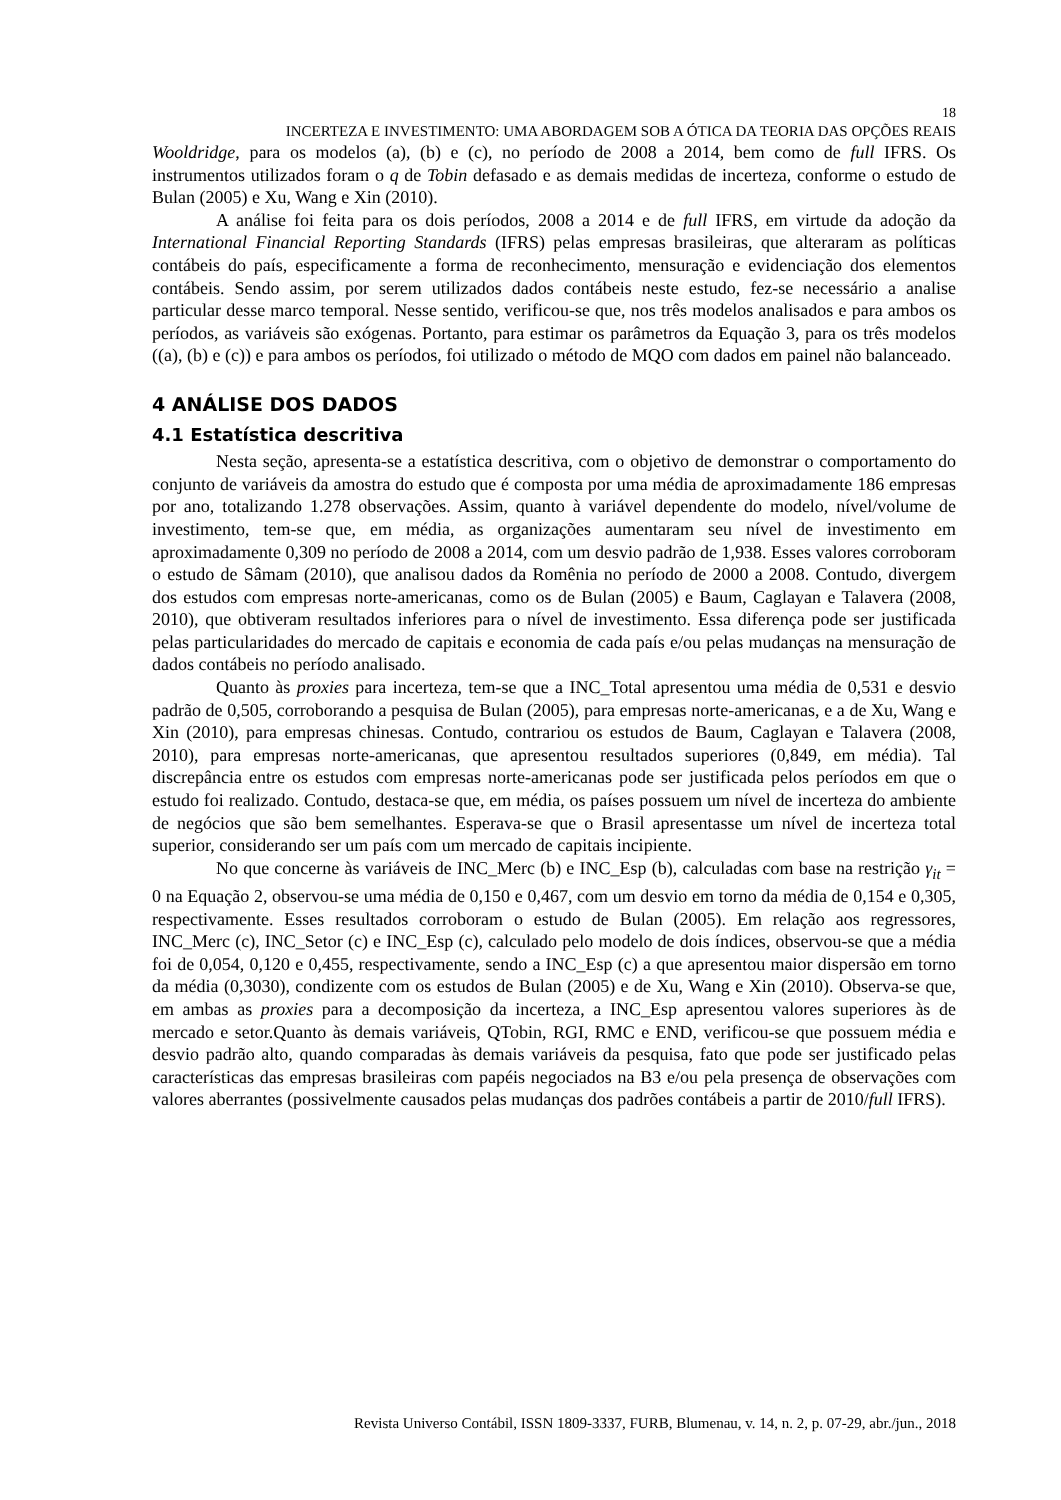18
INCERTEZA E INVESTIMENTO: UMA ABORDAGEM SOB A ÓTICA DA TEORIA DAS OPÇÕES REAIS
Wooldridge, para os modelos (a), (b) e (c), no período de 2008 a 2014, bem como de full IFRS. Os instrumentos utilizados foram o q de Tobin defasado e as demais medidas de incerteza, conforme o estudo de Bulan (2005) e Xu, Wang e Xin (2010).
A análise foi feita para os dois períodos, 2008 a 2014 e de full IFRS, em virtude da adoção da International Financial Reporting Standards (IFRS) pelas empresas brasileiras, que alteraram as políticas contábeis do país, especificamente a forma de reconhecimento, mensuração e evidenciação dos elementos contábeis. Sendo assim, por serem utilizados dados contábeis neste estudo, fez-se necessário a analise particular desse marco temporal. Nesse sentido, verificou-se que, nos três modelos analisados e para ambos os períodos, as variáveis são exógenas. Portanto, para estimar os parâmetros da Equação 3, para os três modelos ((a), (b) e (c)) e para ambos os períodos, foi utilizado o método de MQO com dados em painel não balanceado.
4 ANÁLISE DOS DADOS
4.1 Estatística descritiva
Nesta seção, apresenta-se a estatística descritiva, com o objetivo de demonstrar o comportamento do conjunto de variáveis da amostra do estudo que é composta por uma média de aproximadamente 186 empresas por ano, totalizando 1.278 observações. Assim, quanto à variável dependente do modelo, nível/volume de investimento, tem-se que, em média, as organizações aumentaram seu nível de investimento em aproximadamente 0,309 no período de 2008 a 2014, com um desvio padrão de 1,938. Esses valores corroboram o estudo de Sâmam (2010), que analisou dados da Romênia no período de 2000 a 2008. Contudo, divergem dos estudos com empresas norte-americanas, como os de Bulan (2005) e Baum, Caglayan e Talavera (2008, 2010), que obtiveram resultados inferiores para o nível de investimento. Essa diferença pode ser justificada pelas particularidades do mercado de capitais e economia de cada país e/ou pelas mudanças na mensuração de dados contábeis no período analisado.
Quanto às proxies para incerteza, tem-se que a INC_Total apresentou uma média de 0,531 e desvio padrão de 0,505, corroborando a pesquisa de Bulan (2005), para empresas norte-americanas, e a de Xu, Wang e Xin (2010), para empresas chinesas. Contudo, contrariou os estudos de Baum, Caglayan e Talavera (2008, 2010), para empresas norte-americanas, que apresentou resultados superiores (0,849, em média). Tal discrepância entre os estudos com empresas norte-americanas pode ser justificada pelos períodos em que o estudo foi realizado. Contudo, destaca-se que, em média, os países possuem um nível de incerteza do ambiente de negócios que são bem semelhantes. Esperava-se que o Brasil apresentasse um nível de incerteza total superior, considerando ser um país com um mercado de capitais incipiente.
No que concerne às variáveis de INC_Merc (b) e INC_Esp (b), calculadas com base na restrição γ<sub>it</sub> = 0 na Equação 2, observou-se uma média de 0,150 e 0,467, com um desvio em torno da média de 0,154 e 0,305, respectivamente. Esses resultados corroboram o estudo de Bulan (2005). Em relação aos regressores, INC_Merc (c), INC_Setor (c) e INC_Esp (c), calculado pelo modelo de dois índices, observou-se que a média foi de 0,054, 0,120 e 0,455, respectivamente, sendo a INC_Esp (c) a que apresentou maior dispersão em torno da média (0,3030), condizente com os estudos de Bulan (2005) e de Xu, Wang e Xin (2010). Observa-se que, em ambas as proxies para a decomposição da incerteza, a INC_Esp apresentou valores superiores às de mercado e setor.Quanto às demais variáveis, QTobin, RGI, RMC e END, verificou-se que possuem média e desvio padrão alto, quando comparadas às demais variáveis da pesquisa, fato que pode ser justificado pelas características das empresas brasileiras com papéis negociados na B3 e/ou pela presença de observações com valores aberrantes (possivelmente causados pelas mudanças dos padrões contábeis a partir de 2010/full IFRS).
Revista Universo Contábil, ISSN 1809-3337, FURB, Blumenau, v. 14, n. 2, p. 07-29, abr./jun., 2018